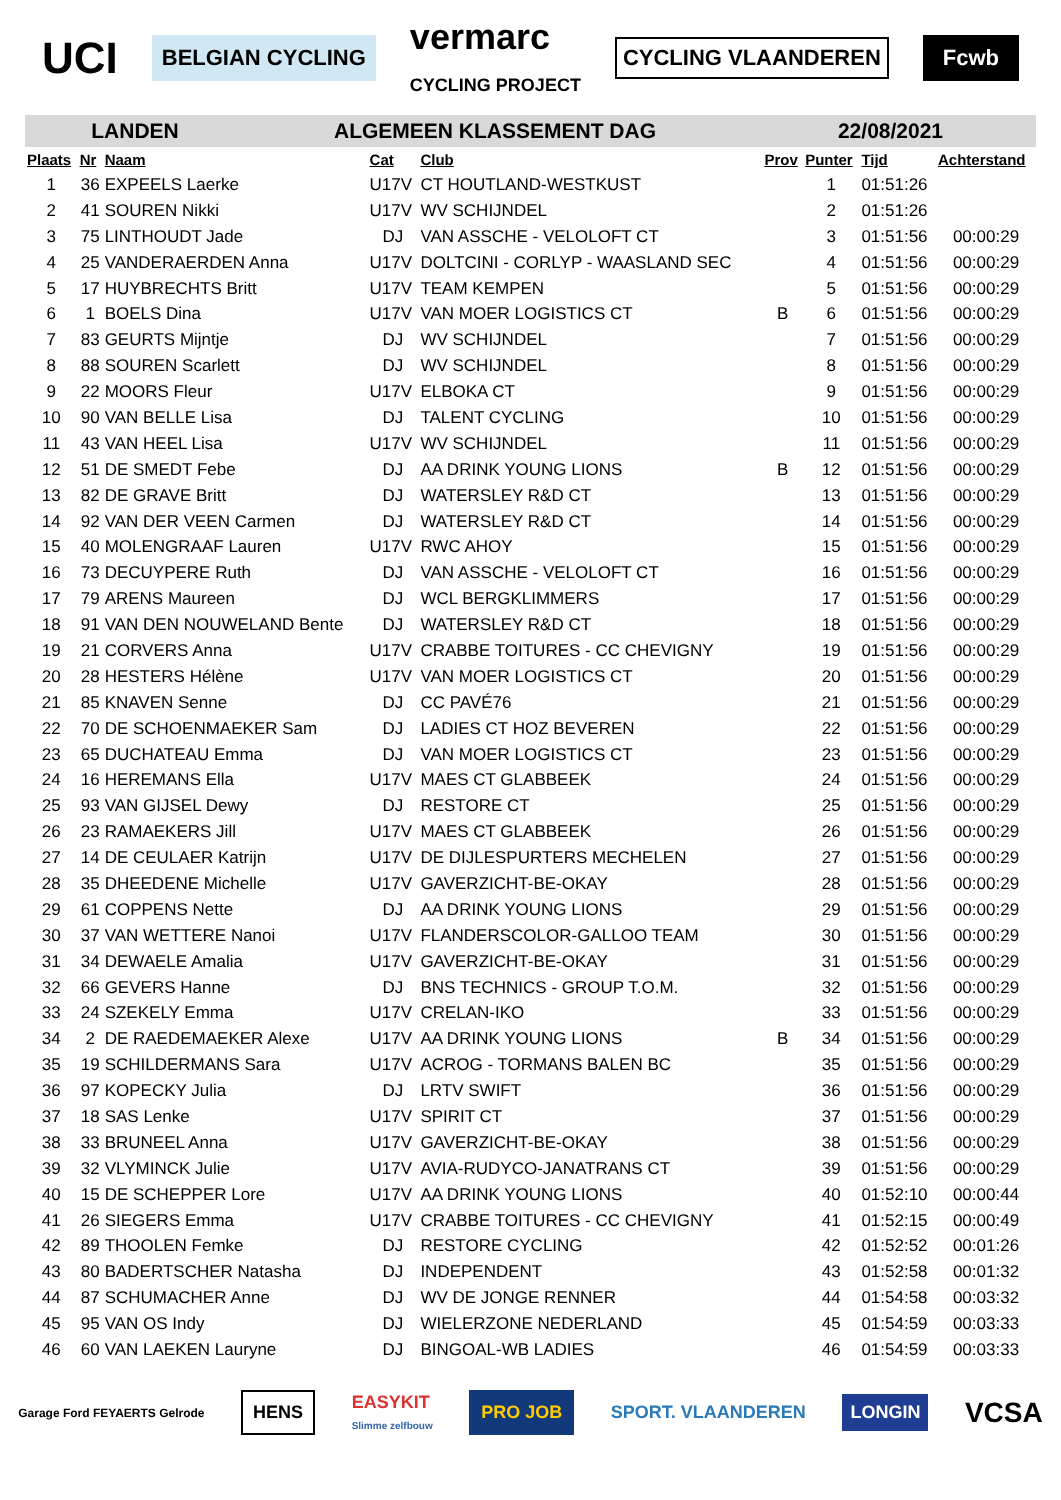UCI BELGIAN CYCLING vermarc
CYCLING PROJECT CYCLING VLAANDEREN Fcwb
LANDEN ALGEMEEN KLASSEMENT DAG 22/08/2021
| Plaats | Nr | Naam | Cat | Club | Prov | Punter | Tijd | Achterstand |
| --- | --- | --- | --- | --- | --- | --- | --- | --- |
| 1 | 36 | EXPEELS Laerke | U17V | CT HOUTLAND-WESTKUST | | 1 | 01:51:26 | |
| 2 | 41 | SOUREN Nikki | U17V | WV SCHIJNDEL | | 2 | 01:51:26 | |
| 3 | 75 | LINTHOUDT Jade | DJ | VAN ASSCHE - VELOLOFT CT | | 3 | 01:51:56 | 00:00:29 |
| 4 | 25 | VANDERAERDEN Anna | U17V | DOLTCINI - CORLYP - WAASLAND SEC | | 4 | 01:51:56 | 00:00:29 |
| 5 | 17 | HUYBRECHTS Britt | U17V | TEAM KEMPEN | | 5 | 01:51:56 | 00:00:29 |
| 6 | 1 | BOELS Dina | U17V | VAN MOER LOGISTICS CT | B | 6 | 01:51:56 | 00:00:29 |
| 7 | 83 | GEURTS Mijntje | DJ | WV SCHIJNDEL | | 7 | 01:51:56 | 00:00:29 |
| 8 | 88 | SOUREN Scarlett | DJ | WV SCHIJNDEL | | 8 | 01:51:56 | 00:00:29 |
| 9 | 22 | MOORS Fleur | U17V | ELBOKA CT | | 9 | 01:51:56 | 00:00:29 |
| 10 | 90 | VAN BELLE Lisa | DJ | TALENT CYCLING | | 10 | 01:51:56 | 00:00:29 |
| 11 | 43 | VAN HEEL Lisa | U17V | WV SCHIJNDEL | | 11 | 01:51:56 | 00:00:29 |
| 12 | 51 | DE SMEDT Febe | DJ | AA DRINK YOUNG LIONS | B | 12 | 01:51:56 | 00:00:29 |
| 13 | 82 | DE GRAVE Britt | DJ | WATERSLEY R&D CT | | 13 | 01:51:56 | 00:00:29 |
| 14 | 92 | VAN DER VEEN Carmen | DJ | WATERSLEY R&D CT | | 14 | 01:51:56 | 00:00:29 |
| 15 | 40 | MOLENGRAAF Lauren | U17V | RWC AHOY | | 15 | 01:51:56 | 00:00:29 |
| 16 | 73 | DECUYPERE Ruth | DJ | VAN ASSCHE - VELOLOFT CT | | 16 | 01:51:56 | 00:00:29 |
| 17 | 79 | ARENS Maureen | DJ | WCL BERGKLIMMERS | | 17 | 01:51:56 | 00:00:29 |
| 18 | 91 | VAN DEN NOUWELAND Bente | DJ | WATERSLEY R&D CT | | 18 | 01:51:56 | 00:00:29 |
| 19 | 21 | CORVERS Anna | U17V | CRABBE TOITURES - CC CHEVIGNY | | 19 | 01:51:56 | 00:00:29 |
| 20 | 28 | HESTERS Hélène | U17V | VAN MOER LOGISTICS CT | | 20 | 01:51:56 | 00:00:29 |
| 21 | 85 | KNAVEN Senne | DJ | CC PAVÉ76 | | 21 | 01:51:56 | 00:00:29 |
| 22 | 70 | DE SCHOENMAEKER Sam | DJ | LADIES CT HOZ BEVEREN | | 22 | 01:51:56 | 00:00:29 |
| 23 | 65 | DUCHATEAU Emma | DJ | VAN MOER LOGISTICS CT | | 23 | 01:51:56 | 00:00:29 |
| 24 | 16 | HEREMANS Ella | U17V | MAES CT GLABBEEK | | 24 | 01:51:56 | 00:00:29 |
| 25 | 93 | VAN GIJSEL Dewy | DJ | RESTORE CT | | 25 | 01:51:56 | 00:00:29 |
| 26 | 23 | RAMAEKERS Jill | U17V | MAES CT GLABBEEK | | 26 | 01:51:56 | 00:00:29 |
| 27 | 14 | DE CEULAER Katrijn | U17V | DE DIJLESPURTERS MECHELEN | | 27 | 01:51:56 | 00:00:29 |
| 28 | 35 | DHEEDENE Michelle | U17V | GAVERZICHT-BE-OKAY | | 28 | 01:51:56 | 00:00:29 |
| 29 | 61 | COPPENS Nette | DJ | AA DRINK YOUNG LIONS | | 29 | 01:51:56 | 00:00:29 |
| 30 | 37 | VAN WETTERE Nanoi | U17V | FLANDERSCOLOR-GALLOO TEAM | | 30 | 01:51:56 | 00:00:29 |
| 31 | 34 | DEWAELE Amalia | U17V | GAVERZICHT-BE-OKAY | | 31 | 01:51:56 | 00:00:29 |
| 32 | 66 | GEVERS Hanne | DJ | BNS TECHNICS - GROUP T.O.M. | | 32 | 01:51:56 | 00:00:29 |
| 33 | 24 | SZEKELY Emma | U17V | CRELAN-IKO | | 33 | 01:51:56 | 00:00:29 |
| 34 | 2 | DE RAEDEMAEKER Alexe | U17V | AA DRINK YOUNG LIONS | B | 34 | 01:51:56 | 00:00:29 |
| 35 | 19 | SCHILDERMANS Sara | U17V | ACROG - TORMANS BALEN BC | | 35 | 01:51:56 | 00:00:29 |
| 36 | 97 | KOPECKY Julia | DJ | LRTV SWIFT | | 36 | 01:51:56 | 00:00:29 |
| 37 | 18 | SAS Lenke | U17V | SPIRIT CT | | 37 | 01:51:56 | 00:00:29 |
| 38 | 33 | BRUNEEL Anna | U17V | GAVERZICHT-BE-OKAY | | 38 | 01:51:56 | 00:00:29 |
| 39 | 32 | VLYMINCK Julie | U17V | AVIA-RUDYCO-JANATRANS CT | | 39 | 01:51:56 | 00:00:29 |
| 40 | 15 | DE SCHEPPER Lore | U17V | AA DRINK YOUNG LIONS | | 40 | 01:52:10 | 00:00:44 |
| 41 | 26 | SIEGERS Emma | U17V | CRABBE TOITURES - CC CHEVIGNY | | 41 | 01:52:15 | 00:00:49 |
| 42 | 89 | THOOLEN Femke | DJ | RESTORE CYCLING | | 42 | 01:52:52 | 00:01:26 |
| 43 | 80 | BADERTSCHER Natasha | DJ | INDEPENDENT | | 43 | 01:52:58 | 00:01:32 |
| 44 | 87 | SCHUMACHER Anne | DJ | WV DE JONGE RENNER | | 44 | 01:54:58 | 00:03:32 |
| 45 | 95 | VAN OS Indy | DJ | WIELERZONE NEDERLAND | | 45 | 01:54:59 | 00:03:33 |
| 46 | 60 | VAN LAEKEN Lauryne | DJ | BINGOAL-WB LADIES | | 46 | 01:54:59 | 00:03:33 |
Garage Ford FEYAERTS Gelrode HENS EASYKIT
Slimme zelfbouw PRO JOB SPORT. VLAANDEREN LONGIN VCSA